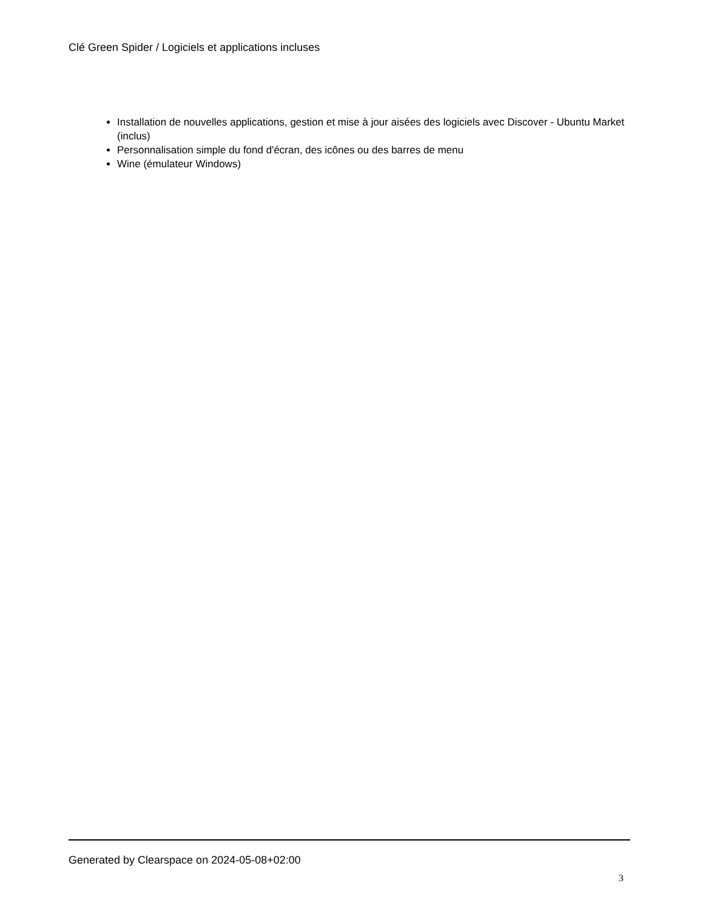Clé Green Spider / Logiciels et applications incluses
Installation de nouvelles applications, gestion et mise à jour aisées des logiciels avec Discover - Ubuntu Market (inclus)
Personnalisation simple du fond d'écran, des icônes ou des barres de menu
Wine (émulateur Windows)
Generated by Clearspace on 2024-05-08+02:00
3